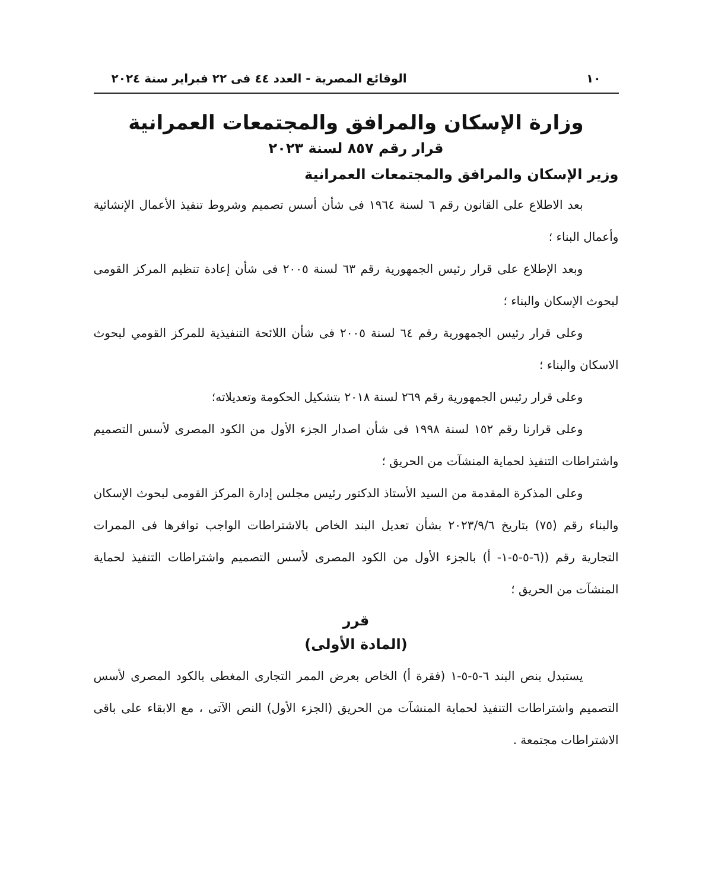١٠ الوقائع المصرية - العدد ٤٤ فى ٢٢ فبراير سنة ٢٠٢٤
وزارة الإسكان والمرافق والمجتمعات العمرانية
قرار رقم ٨٥٧ لسنة ٢٠٢٣
وزير الإسكان والمرافق والمجتمعات العمرانية
بعد الاطلاع على القانون رقم ٦ لسنة ١٩٦٤ فى شأن أسس تصميم وشروط تنفيذ الأعمال الإنشائية وأعمال البناء ؛
وبعد الإطلاع على قرار رئيس الجمهورية رقم ٦٣ لسنة ٢٠٠٥ فى شأن إعادة تنظيم المركز القومى لبحوث الإسكان والبناء ؛
وعلى قرار رئيس الجمهورية رقم ٦٤ لسنة ٢٠٠٥ فى شأن اللائحة التنفيذية للمركز القومي لبحوث الاسكان والبناء ؛
وعلى قرار رئيس الجمهورية رقم ٢٦٩ لسنة ٢٠١٨ بتشكيل الحكومة وتعديلاته؛
وعلى قرارنا رقم ١٥٢ لسنة ١٩٩٨ فى شأن اصدار الجزء الأول من الكود المصرى لأسس التصميم واشتراطات التنفيذ لحماية المنشآت من الحريق ؛
وعلى المذكرة المقدمة من السيد الأستاذ الدكتور رئيس مجلس إدارة المركز القومى لبحوث الإسكان والبناء رقم (٧٥) بتاريخ ٢٠٢٣/٩/٦ بشأن تعديل البند الخاص بالاشتراطات الواجب توافرها فى الممرات التجارية رقم ((٦-٥-٥-١- أ) بالجزء الأول من الكود المصرى لأسس التصميم واشتراطات التنفيذ لحماية المنشآت من الحريق ؛
قرر
(المادة الأولى)
يستبدل بنص البند ٦-٥-٥-١ (فقرة أ) الخاص بعرض الممر التجارى المغطى بالكود المصرى لأسس التصميم واشتراطات التنفيذ لحماية المنشآت من الحريق (الجزء الأول) النص الآتى ، مع الابقاء على باقى الاشتراطات مجتمعة .